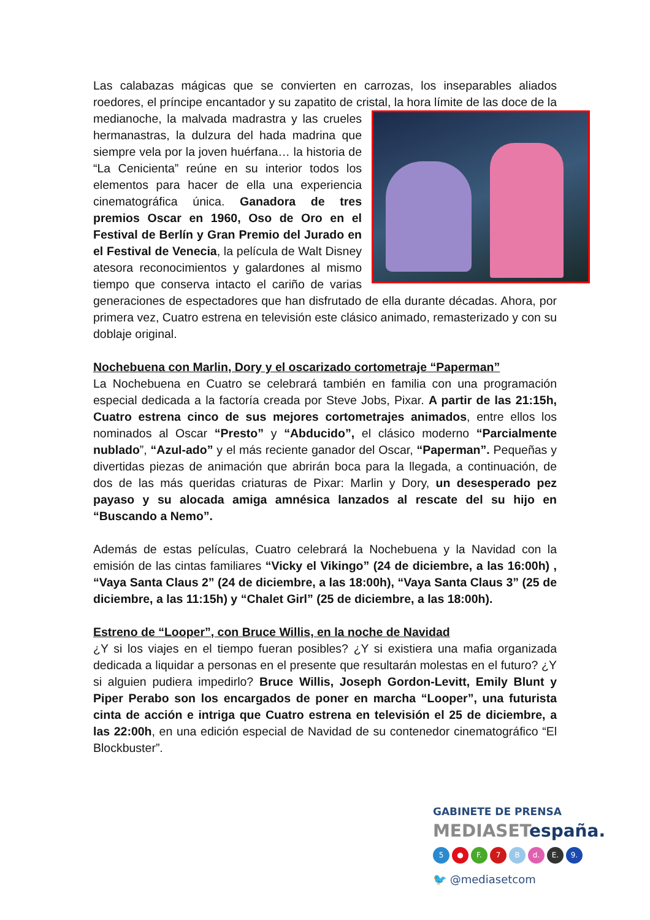Las calabazas mágicas que se convierten en carrozas, los inseparables aliados roedores, el príncipe encantador y su zapatito de cristal, la hora límite de las doce de la medianoche, la malvada madrastra y las crueles hermanastras, la dulzura del hada madrina que siempre vela por la joven huérfana… la historia de “La Cenicienta” reúne en su interior todos los elementos para hacer de ella una experiencia cinematográfica única. Ganadora de tres premios Oscar en 1960, Oso de Oro en el Festival de Berlín y Gran Premio del Jurado en el Festival de Venecia, la película de Walt Disney atesora reconocimientos y galardones al mismo tiempo que conserva intacto el cariño de varias generaciones de espectadores que han disfrutado de ella durante décadas. Ahora, por primera vez, Cuatro estrena en televisión este clásico animado, remasterizado y con su doblaje original.
Nochebuena con Marlin, Dory y el oscarizado cortometraje “Paperman”
La Nochebuena en Cuatro se celebrará también en familia con una programación especial dedicada a la factoría creada por Steve Jobs, Pixar. A partir de las 21:15h, Cuatro estrena cinco de sus mejores cortometrajes animados, entre ellos los nominados al Oscar “Presto” y “Abducido”, el clásico moderno “Parcialmente nublado”, “Azul-ado” y el más reciente ganador del Oscar, “Paperman”. Pequeñas y divertidas piezas de animación que abrirán boca para la llegada, a continuación, de dos de las más queridas criaturas de Pixar: Marlin y Dory, un desesperado pez payaso y su alocada amiga amnésica lanzados al rescate del su hijo en “Buscando a Nemo”.
Además de estas películas, Cuatro celebrará la Nochebuena y la Navidad con la emisión de las cintas familiares “Vicky el Vikingo” (24 de diciembre, a las 16:00h) , “Vaya Santa Claus 2” (24 de diciembre, a las 18:00h), “Vaya Santa Claus 3” (25 de diciembre, a las 11:15h) y “Chalet Girl” (25 de diciembre, a las 18:00h).
Estreno de “Looper”, con Bruce Willis, en la noche de Navidad
¿Y si los viajes en el tiempo fueran posibles? ¿Y si existiera una mafia organizada dedicada a liquidar a personas en el presente que resultarán molestas en el futuro? ¿Y si alguien pudiera impedirlo? Bruce Willis, Joseph Gordon-Levitt, Emily Blunt y Piper Perabo son los encargados de poner en marcha “Looper”, una futurista cinta de acción e intriga que Cuatro estrena en televisión el 25 de diciembre, a las 22:00h, en una edición especial de Navidad de su contenedor cinematográfico “El Blockbuster”.
GABINETE DE PRENSA
MEDIASETespaña.
5 ● F. 7 B d. E. 9.
🐦 @mediasetcom